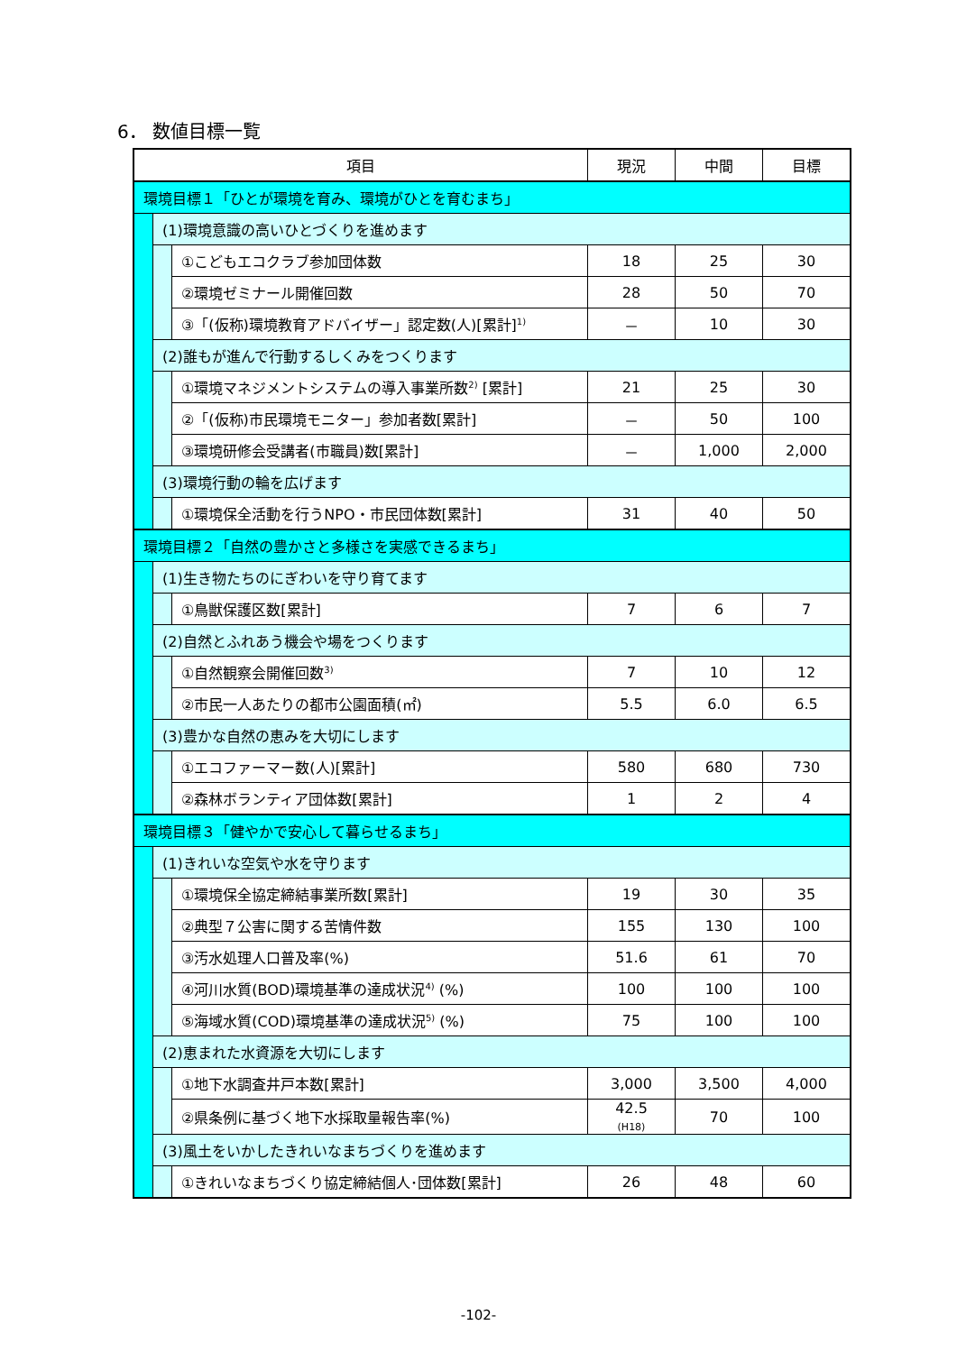6． 数値目標一覧
| 項目 | | | 現況 | 中間 | 目標 |
| --- | --- | --- | --- | --- | --- |
| 環境目標１「ひとが環境を育み、環境がひとを育むまち」 | | | | | |
| | (1)環境意識の高いひとづくりを進めます | | | | |
| | | ①こどもエコクラブ参加団体数 | 18 | 25 | 30 |
| | | ②環境ゼミナール開催回数 | 28 | 50 | 70 |
| | | ③「(仮称)環境教育アドバイザー」認定数(人)[累計]<sup>1)</sup> | － | 10 | 30 |
| | (2)誰もが進んで行動するしくみをつくります | | | | |
| | | ①環境マネジメントシステムの導入事業所数<sup>2)</sup> [累計] | 21 | 25 | 30 |
| | | ②「(仮称)市民環境モニター」参加者数[累計] | － | 50 | 100 |
| | | ③環境研修会受講者(市職員)数[累計] | － | 1,000 | 2,000 |
| | (3)環境行動の輪を広げます | | | | |
| | | ①環境保全活動を行うNPO・市民団体数[累計] | 31 | 40 | 50 |
| 環境目標２「自然の豊かさと多様さを実感できるまち」 | | | | | |
| | (1)生き物たちのにぎわいを守り育てます | | | | |
| | | ①鳥獣保護区数[累計] | 7 | 6 | 7 |
| | (2)自然とふれあう機会や場をつくります | | | | |
| | | ①自然観察会開催回数<sup>3)</sup> | 7 | 10 | 12 |
| | | ②市民一人あたりの都市公園面積(㎡) | 5.5 | 6.0 | 6.5 |
| | (3)豊かな自然の恵みを大切にします | | | | |
| | | ①エコファーマー数(人)[累計] | 580 | 680 | 730 |
| | | ②森林ボランティア団体数[累計] | 1 | 2 | 4 |
| 環境目標３「健やかで安心して暮らせるまち」 | | | | | |
| | (1)きれいな空気や水を守ります | | | | |
| | | ①環境保全協定締結事業所数[累計] | 19 | 30 | 35 |
| | | ②典型７公害に関する苦情件数 | 155 | 130 | 100 |
| | | ③汚水処理人口普及率(%) | 51.6 | 61 | 70 |
| | | ④河川水質(BOD)環境基準の達成状況<sup>4)</sup> (%) | 100 | 100 | 100 |
| | | ⑤海域水質(COD)環境基準の達成状況<sup>5)</sup> (%) | 75 | 100 | 100 |
| | (2)恵まれた水資源を大切にします | | | | |
| | | ①地下水調査井戸本数[累計] | 3,000 | 3,500 | 4,000 |
| | | ②県条例に基づく地下水採取量報告率(%) | 42.5 (H18) | 70 | 100 |
| | (3)風土をいかしたきれいなまちづくりを進めます | | | | |
| | | ①きれいなまちづくり協定締結個人･団体数[累計] | 26 | 48 | 60 |
-102-